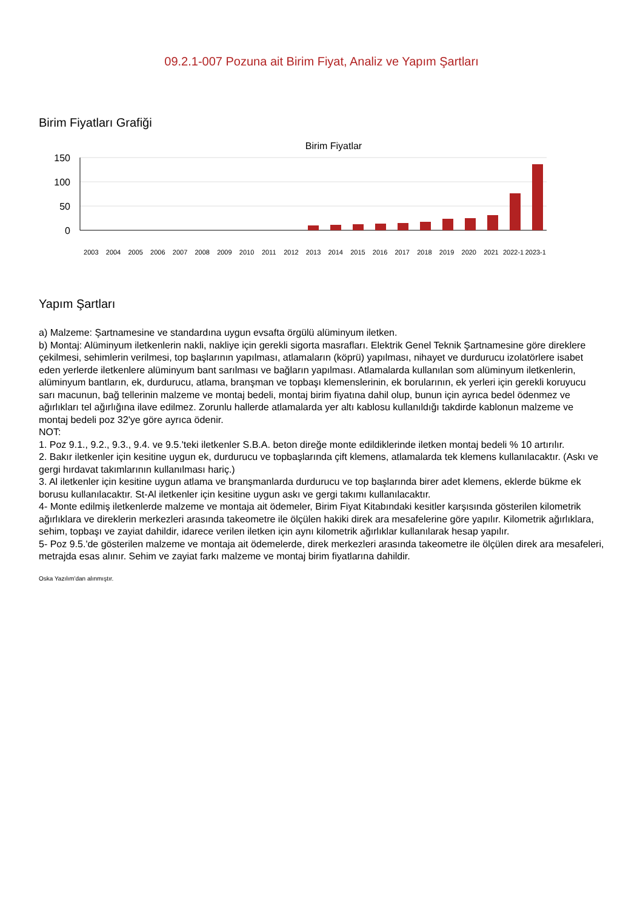09.2.1-007 Pozuna ait Birim Fiyat, Analiz ve Yapım Şartları
Birim Fiyatları Grafiği
Birim Fiyatlar
150
100
50
0
2003 2004 2005 2006 2007 2008 2009 2010 2011 2012 2013 2014 2015 2016 2017 2018 2019 2020 2021 2022-1 2023-1
Yapım Şartları
a) Malzeme: Şartnamesine ve standardına uygun evsafta örgülü alüminyum iletken.
b) Montaj: Alüminyum iletkenlerin nakli, nakliye için gerekli sigorta masrafları. Elektrik Genel Teknik Şartnamesine göre direklere çekilmesi, sehimlerin verilmesi, top başlarının yapılması, atlamaların (köprü) yapılması, nihayet ve durdurucu izolatörlere isabet eden yerlerde iletkenlere alüminyum bant sarılması ve bağların yapılması. Atlamalarda kullanılan som alüminyum iletkenlerin, alüminyum bantların, ek, durdurucu, atlama, branşman ve topbaşı klemenslerinin, ek borularının, ek yerleri için gerekli koruyucu sarı macunun, bağ tellerinin malzeme ve montaj bedeli, montaj birim fiyatına dahil olup, bunun için ayrıca bedel ödenmez ve ağırlıkları tel ağırlığına ilave edilmez. Zorunlu hallerde atlamalarda yer altı kablosu kullanıldığı takdirde kablonun malzeme ve montaj bedeli poz 32'ye göre ayrıca ödenir.
NOT:
1. Poz 9.1., 9.2., 9.3., 9.4. ve 9.5.'teki iletkenler S.B.A. beton direğe monte edildiklerinde iletken montaj bedeli % 10 artırılır.
2. Bakır iletkenler için kesitine uygun ek, durdurucu ve topbaşlarında çift klemens, atlamalarda tek klemens kullanılacaktır. (Askı ve gergi hırdavat takımlarının kullanılması hariç.)
3. Al iletkenler için kesitine uygun atlama ve branşmanlarda durdurucu ve top başlarında birer adet klemens, eklerde bükme ek borusu kullanılacaktır. St-Al iletkenler için kesitine uygun askı ve gergi takımı kullanılacaktır.
4- Monte edilmiş iletkenlerde malzeme ve montaja ait ödemeler, Birim Fiyat Kitabındaki kesitler karşısında gösterilen kilometrik ağırlıklara ve direklerin merkezleri arasında takeometre ile ölçülen hakiki direk ara mesafelerine göre yapılır. Kilometrik ağırlıklara, sehim, topbaşı ve zayiat dahildir, idarece verilen iletken için aynı kilometrik ağırlıklar kullanılarak hesap yapılır.
5- Poz 9.5.'de gösterilen malzeme ve montaja ait ödemelerde, direk merkezleri arasında takeometre ile ölçülen direk ara mesafeleri, metrajda esas alınır. Sehim ve zayiat farkı malzeme ve montaj birim fiyatlarına dahildir.
Oska Yazılım'dan alınmıştır.